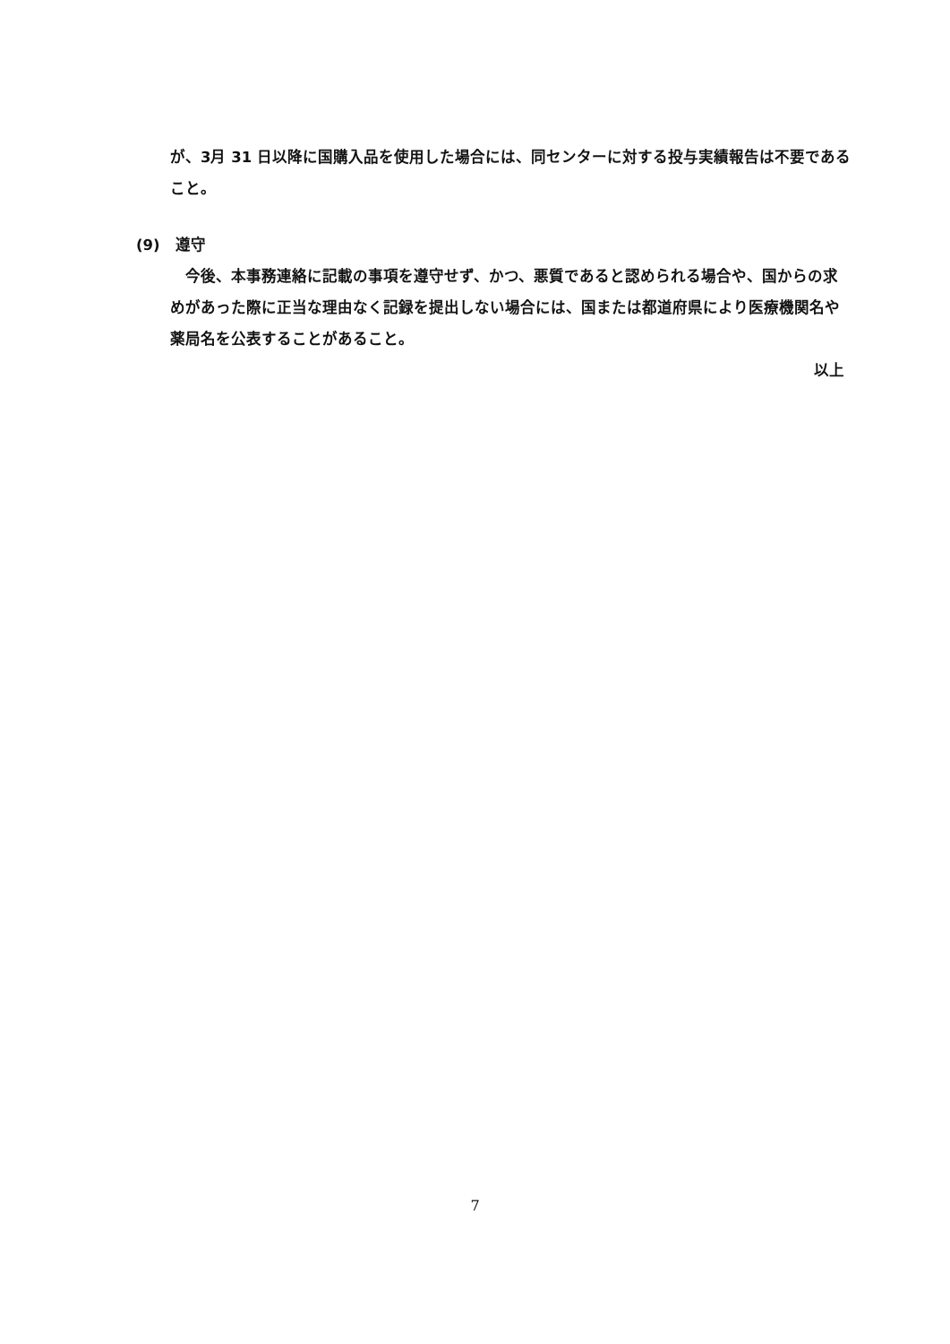が、3月 31 日以降に国購入品を使用した場合には、同センターに対する投与実績報告は不要であること。
(9)　遵守
　今後、本事務連絡に記載の事項を遵守せず、かつ、悪質であると認められる場合や、国からの求めがあった際に正当な理由なく記録を提出しない場合には、国または都道府県により医療機関名や薬局名を公表することがあること。
以上
7